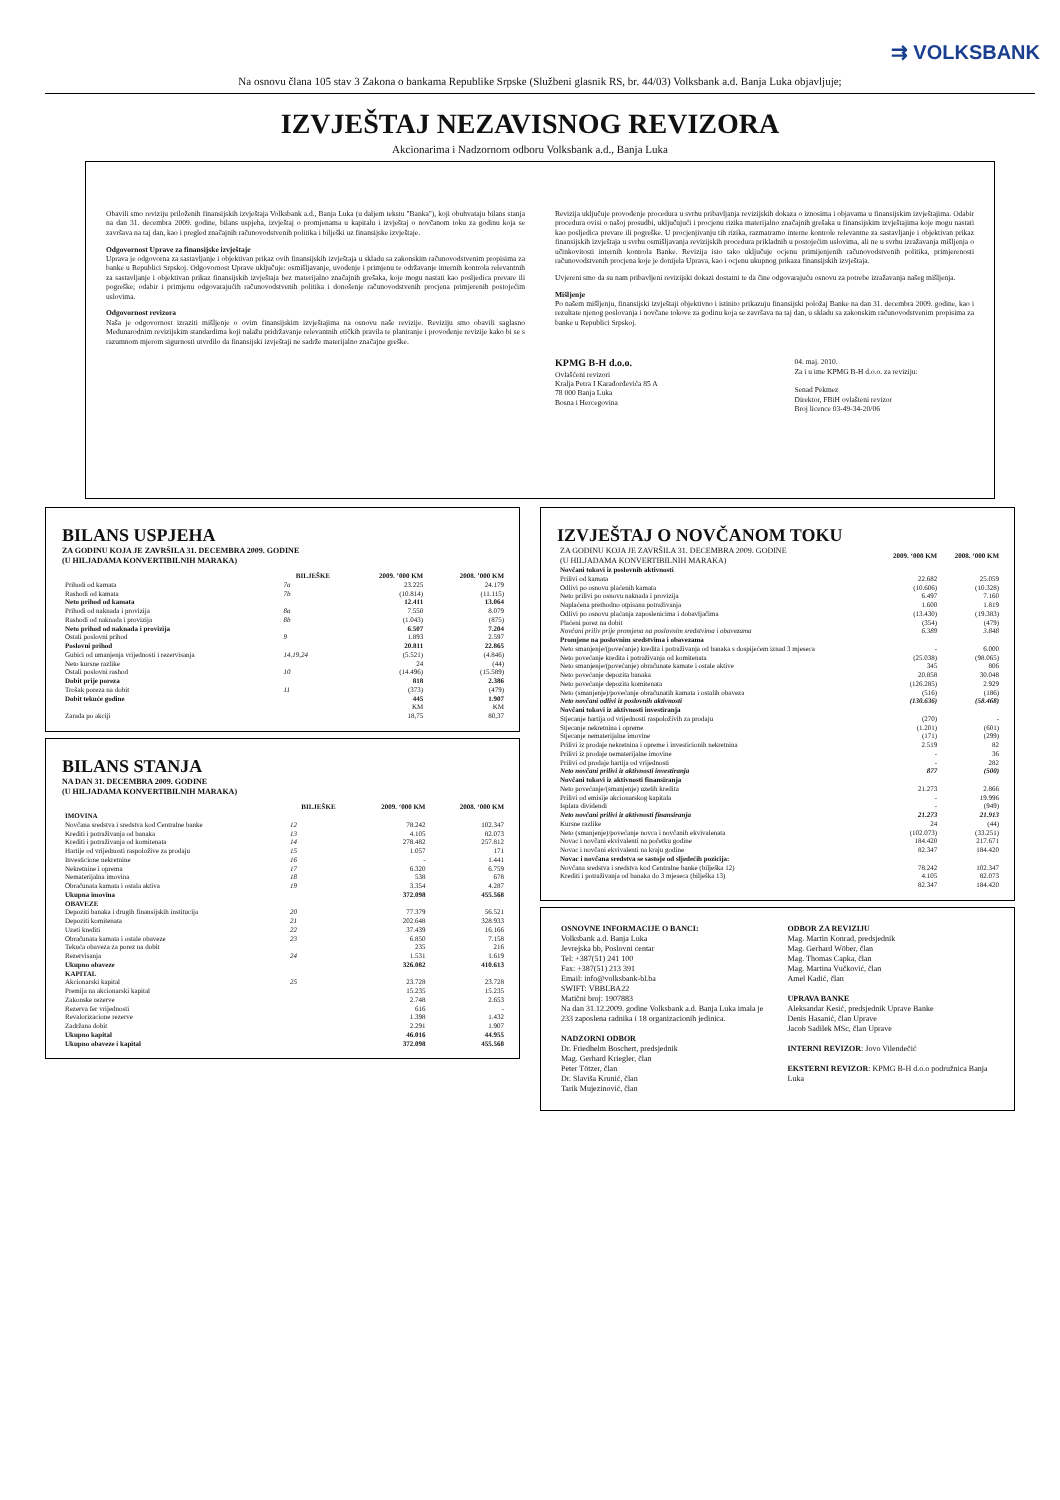⇉ VOLKSBANK
Na osnovu člana 105 stav 3 Zakona o bankama Republike Srpske (Službeni glasnik RS, br. 44/03) Volksbank a.d. Banja Luka objavljuje;
IZVJEŠTAJ NEZAVISNOG REVIZORA
Akcionarima i Nadzornom odboru Volksbank a.d., Banja Luka
Obavili smo reviziju priloženih finansijskih izvještaja Volksbank a.d., Banja Luka (u daljem tekstu "Banka"), koji obuhvataju bilans stanja na dan 31. decembra 2009. godine, bilans uspjeha, izvještaj o promjenama u kapitalu i izvještaj o novčanom toku za godinu koja se završava na taj dan, kao i pregled značajnih računovodstvenih politika i bilješki uz finansijske izvještaje.
Odgovornost Uprave za finansijske izvještaje
Uprava je odgovorna za sastavljanje i objektivan prikaz ovih finansijskih izvještaja u skladu sa zakonskim računovodstvenim propisima za banke u Republici Srpskoj. Odgovornost Uprave uključuje: osmišljavanje, uvođenje i primjenu te održavanje internih kontrola relevantnih za sastavljanje i objektivan prikaz finansijskih izvještaja bez materijalno značajnih grešaka, koje mogu nastati kao posljedica prevare ili pogreške; odabir i primjenu odgovarajućih računovodstvenih politika i donošenje računovodstvenih procjena primjerenih postojećim uslovima.
Odgovornost revizora
Naša je odgovornost izraziti mišljenje o ovim finansijskim izvještajima na osnovu naše revizije. Reviziju smo obavili saglasno Međunarodnim revizijskim standardima koji nalažu pridržavanje relevantnih etičkih pravila te planiranje i provođenje revizije kako bi se s razumnom mjerom sigurnosti utvrdilo da finansijski izvještaji ne sadrže materijalno značajne greške.
Revizija uključuje provođenje procedura u svrhu pribavljanja revizijskih dokaza o iznosima i objavama u finansijskim izvještajima. Odabir procedura ovisi o našoj prosudbi, uključujući i procjenu rizika materijalno značajnih grešaka u finansijskim izvještajima koje mogu nastati kao posljedica prevare ili pogreške. U procjenjivanju tih rizika, razmatramo interne kontrole relevantne za sastavljanje i objektivan prikaz finansijskih izvještaja u svrhu osmišljavanja revizijskih procedura prikladnih u postojećim uslovima, ali ne u svrhu izražavanja mišljenja o učinkovitosti internih kontrola Banke. Revizija isto tako uključuje ocjenu primijenjenih računovodstvenih politika, primjerenosti računovodstvenih procjena koje je donijela Uprava, kao i ocjenu ukupnog prikaza finansijskih izvještaja.
Uvjereni smo da su nam pribavljeni revizijski dokazi dostatni te da čine odgovarajuću osnovu za potrebe izražavanja našeg mišljenja.
Mišljenje
Po našem mišljenju, finansijski izvještaji objektivno i istinito prikazuju finansijski položaj Banke na dan 31. decembra 2009. godine, kao i rezultate njenog poslovanja i novčane tokove za godinu koja se završava na taj dan, u skladu sa zakonskim računovodstvenim propisima za banke u Republici Srpskoj.
KPMG B-H d.o.o.
Ovlašćeni revizori
Kralja Petra I Karađorđevića 85 A
78 000 Banja Luka
Bosna i Hercegovina
04. maj. 2010.
Za i u ime KPMG B-H d.o.o. za reviziju:
Senad Pekmez
Direktor, FBiH ovlašteni revizor
Broj licence 03-49-34-20/06
BILANS USPJEHA
ZA GODINU KOJA JE ZAVRŠILA 31. DECEMBRA 2009. GODINE
(U HILJADAMA KONVERTIBILNIH MARAKA)
| | BILJEŠKE | 2009. ’000 KM | 2008. ’000 KM |
| --- | --- | --- | --- |
| Prihodi od kamata | 7a | 23.225 | 24.179 |
| Rashodi od kamata | 7b | (10.814) | (11.115) |
| Neto prihod od kamata | | 12.411 | 13.064 |
| Prihodi od naknada i provizija | 8a | 7.550 | 8.079 |
| Rashodi od naknada i provizija | 8b | (1.043) | (875) |
| Neto prihod od naknada i provizija | | 6.507 | 7.204 |
| Ostali poslovni prihod | 9 | 1.893 | 2.597 |
| Poslovni prihod | | 20.811 | 22.865 |
| Gubici od umanjenja vrijednosti i rezervisanja | 14,19,24 | (5.521) | (4.846) |
| Neto kursne razlike | | 24 | (44) |
| Ostali poslovni rashod | 10 | (14.496) | (15.589) |
| Dobit prije poreza | | 818 | 2.386 |
| Trošak poreza na dobit | 11 | (373) | (479) |
| Dobit tekuće godine | | 445 | 1.907 |
| | | KM | KM |
| Zarada po akciji | | 18,75 | 80,37 |
BILANS STANJA
NA DAN 31. DECEMBRA 2009. GODINE
(U HILJADAMA KONVERTIBILNIH MARAKA)
| | BILJEŠKE | 2009. ‘000 KM | 2008. ‘000 KM |
| --- | --- | --- | --- |
| IMOVINA | | | |
| Novčana sredstva i sredstva kod Centralne banke | 12 | 78.242 | 102.347 |
| Krediti i potraživanja od banaka | 13 | 4.105 | 82.073 |
| Krediti i potraživanja od komitenata | 14 | 278.482 | 257.812 |
| Hartije od vrijednosti raspoložive za prodaju | 15 | 1.057 | 171 |
| Investicione nekretnine | 16 | - | 1.441 |
| Nekretnine i oprema | 17 | 6.320 | 6.759 |
| Nematerijalna imovina | 18 | 538 | 678 |
| Obračunata kamata i ostala aktiva | 19 | 3.354 | 4.287 |
| Ukupna imovina | | 372.098 | 455.568 |
| OBAVEZE | | | |
| Depoziti banaka i drugih finansijskih institucija | 20 | 77.379 | 56.521 |
| Depoziti komitenata | 21 | 202.648 | 328.933 |
| Uzeti krediti | 22 | 37.439 | 16.166 |
| Obračunata kamata i ostale obaveze | 23 | 6.850 | 7.158 |
| Tekuća obaveza za porez na dobit | | 235 | 216 |
| Rezervisanja | 24 | 1.531 | 1.619 |
| Ukupno obaveze | | 326.082 | 410.613 |
| KAPITAL | | | |
| Akcionarski kapital | 25 | 23.728 | 23.728 |
| Premija na akcionarski kapital | | 15.235 | 15.235 |
| Zakonske rezerve | | 2.748 | 2.653 |
| Rezerva fer vrijednosti | | 616 | - |
| Revalorizacione rezerve | | 1.398 | 1.432 |
| Zadržana dobit | | 2.291 | 1.907 |
| Ukupno kapital | | 46.016 | 44.955 |
| Ukupno obaveze i kapital | | 372.098 | 455.568 |
IZVJEŠTAJ O NOVČANOM TOKU
| ZA GODINU KOJA JE ZAVRŠILA 31. DECEMBRA 2009. GODINE (U HILJADAMA KONVERTIBILNIH MARAKA) | 2009. ‘000 KM | 2008. ‘000 KM |
| --- | --- | --- |
| Novčani tokovi iz poslovnih aktivnosti | | |
| Prilivi od kamata | 22.682 | 25.059 |
| Odlivi po osnovu plaćenih kamata | (10.606) | (10.328) |
| Neto prilivi po osnovu naknada i provizija | 6.497 | 7.160 |
| Naplaćena prethodno otpisana potraživanja | 1.600 | 1.819 |
| Odlivi po osnovu plaćanja zaposlenicima i dobavljačima | (13.430) | (19.383) |
| Plaćeni porez na dobit | (354) | (479) |
| Novčani priliv prije promjena na poslovnim sredstvima i obavezama | 6.389 | 3.848 |
| Promjene na poslovnim sredstvima i obavezama | | |
| Neto smanjenje/(povećanje) kredita i potraživanja od banaka s dospijećem iznad 3 mjeseca | - | 6.000 |
| Neto povećanje kredita i potraživanja od komitenata | (25.038) | (98.065) |
| Neto smanjenje/(povećanje) obračunate kamate i ostale aktive | 345 | 806 |
| Neto povećanje depozita banaka | 20.858 | 30.048 |
| Neto povećanje depozita komitenata | (126.285) | 2.929 |
| Neto (smanjenje)/povećanje obračunatih kamata i ostalih obaveza | (516) | (186) |
| Neto novčani odlivi iz poslovnih aktivnosti | (130.636) | (58.468) |
| Novčani tokovi iz aktivnosti investiranja | | |
| Stjecanje hartija od vrijednosti raspoloživih za prodaju | (270) | - |
| Stjecanje nekretnina i opreme | (1.201) | (601) |
| Stjecanje nematerijalne imovine | (171) | (299) |
| Prilivi iz prodaje nekretnina i opreme i investicionih nekretnina | 2.519 | 82 |
| Prilivi iz prodaje nematerijalne imovine | - | 36 |
| Prilivi od prodaje hartija od vrijednosti | - | 282 |
| Neto novčani prilivi iz aktivnosti investiranja | 877 | (500) |
| Novčani tokovi iz aktivnosti finansiranja | | |
| Neto povećanje/(smanjenje) uzetih kredita | 21.273 | 2.866 |
| Prilivi od emisije akcionarskog kapitala | - | 19.996 |
| Isplata dividendi | - | (949) |
| Neto novčani prilivi iz aktivnosti finansiranja | 21.273 | 21.913 |
| Kursne razlike | 24 | (44) |
| Neto (smanjenje)/povećanje novca i novčanih ekvivalenata | (102.073) | (33.251) |
| Novac i novčani ekvivalenti na početku godine | 184.420 | 217.671 |
| Novac i novčani ekvivalenti na kraju godine | 82.347 | 184.420 |
| Novac i novčana sredstva se sastoje od sljedećih pozicija: | | |
| Novčana sredstva i sredstva kod Centralne banke (bilješka 12) | 78.242 | 102.347 |
| Krediti i potraživanja od banaka do 3 mjeseca (bilješka 13) | 4.105 | 82.073 |
| | 82.347 | 184.420 |
OSNOVNE INFORMACIJE O BANCI:
Volksbank a.d. Banja Luka
Jevrejska bb, Poslovni centar
Tel: +387(51) 241 100
Fax: +387(51) 213 391
Email: info@volksbank-bl.ba
SWIFT: VBBLBA22
Matični broj: 1907883
Na dan 31.12.2009. godine Volksbank a.d. Banja Luka imala je 233 zaposlena radnika i 18 organizacionih jedinica.
NADZORNI ODBOR
Dr. Friedhelm Boschert, predsjednik
Mag. Gerhard Kriegler, član
Peter Tötzer, član
Dr. Slaviša Krunić, član
Tarik Mujezinović, član
ODBOR ZA REVIZIJU
Mag. Martin Konrad, predsjednik
Mag. Gerhard Wöber, član
Mag. Thomas Capka, član
Mag. Martina Vučković, član
Amel Kadić, član
UPRAVA BANKE
Aleksandar Kesić, predsjednik Uprave Banke
Denis Hasanić, član Uprave
Jacob Sadilek MSc, član Uprave
INTERNI REVIZOR: Jovo Vilendečić
EKSTERNI REVIZOR: KPMG B-H d.o.o podružnica Banja Luka